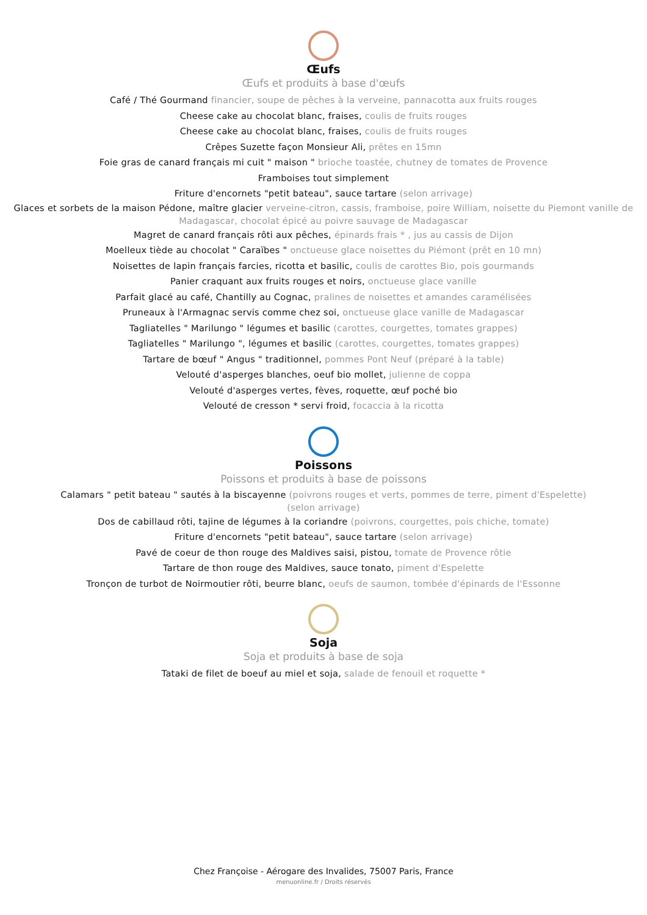Œufs
Œufs et produits à base d'œufs
Café / Thé Gourmand financier, soupe de pêches à la verveine, pannacotta aux fruits rouges
Cheese cake au chocolat blanc, fraises, coulis de fruits rouges
Cheese cake au chocolat blanc, fraises, coulis de fruits rouges
Crêpes Suzette façon Monsieur Ali, prêtes en 15mn
Foie gras de canard français mi cuit " maison " brioche toastée, chutney de tomates de Provence
Framboises tout simplement
Friture d'encornets "petit bateau", sauce tartare (selon arrivage)
Glaces et sorbets de la maison Pédone, maître glacier verveine-citron, cassis, framboise, poire William, noisette du Piemont vanille de Madagascar, chocolat épicé au poivre sauvage de Madagascar
Magret de canard français rôti aux pêches, épinards frais * , jus au cassis de Dijon
Moelleux tiède au chocolat " Caraïbes " onctueuse glace noisettes du Piémont (prêt en 10 mn)
Noisettes de lapin français farcies, ricotta et basilic, coulis de carottes Bio, pois gourmands
Panier craquant aux fruits rouges et noirs, onctueuse glace vanille
Parfait glacé au café, Chantilly au Cognac, pralines de noisettes et amandes caramélisées
Pruneaux à l'Armagnac servis comme chez soi, onctueuse glace vanille de Madagascar
Tagliatelles " Marilungo " légumes et basilic (carottes, courgettes, tomates grappes)
Tagliatelles " Marilungo ", légumes et basilic (carottes, courgettes, tomates grappes)
Tartare de bœuf " Angus " traditionnel, pommes Pont Neuf (préparé à la table)
Velouté d'asperges blanches, oeuf bio mollet, julienne de coppa
Velouté d'asperges vertes, fèves, roquette, œuf poché bio
Velouté de cresson * servi froid, focaccia à la ricotta
Poissons
Poissons et produits à base de poissons
Calamars " petit bateau " sautés à la biscayenne (poivrons rouges et verts, pommes de terre, piment d'Espelette) (selon arrivage)
Dos de cabillaud rôti, tajine de légumes à la coriandre (poivrons, courgettes, pois chiche, tomate)
Friture d'encornets "petit bateau", sauce tartare (selon arrivage)
Pavé de coeur de thon rouge des Maldives saisi, pistou, tomate de Provence rôtie
Tartare de thon rouge des Maldives, sauce tonato, piment d'Espelette
Tronçon de turbot de Noirmoutier rôti, beurre blanc, oeufs de saumon, tombée d'épinards de l'Essonne
Soja
Soja et produits à base de soja
Tataki de filet de boeuf au miel et soja, salade de fenouil et roquette *
Chez Françoise - Aérogare des Invalides, 75007 Paris, France
menuonline.fr / Droits réservés